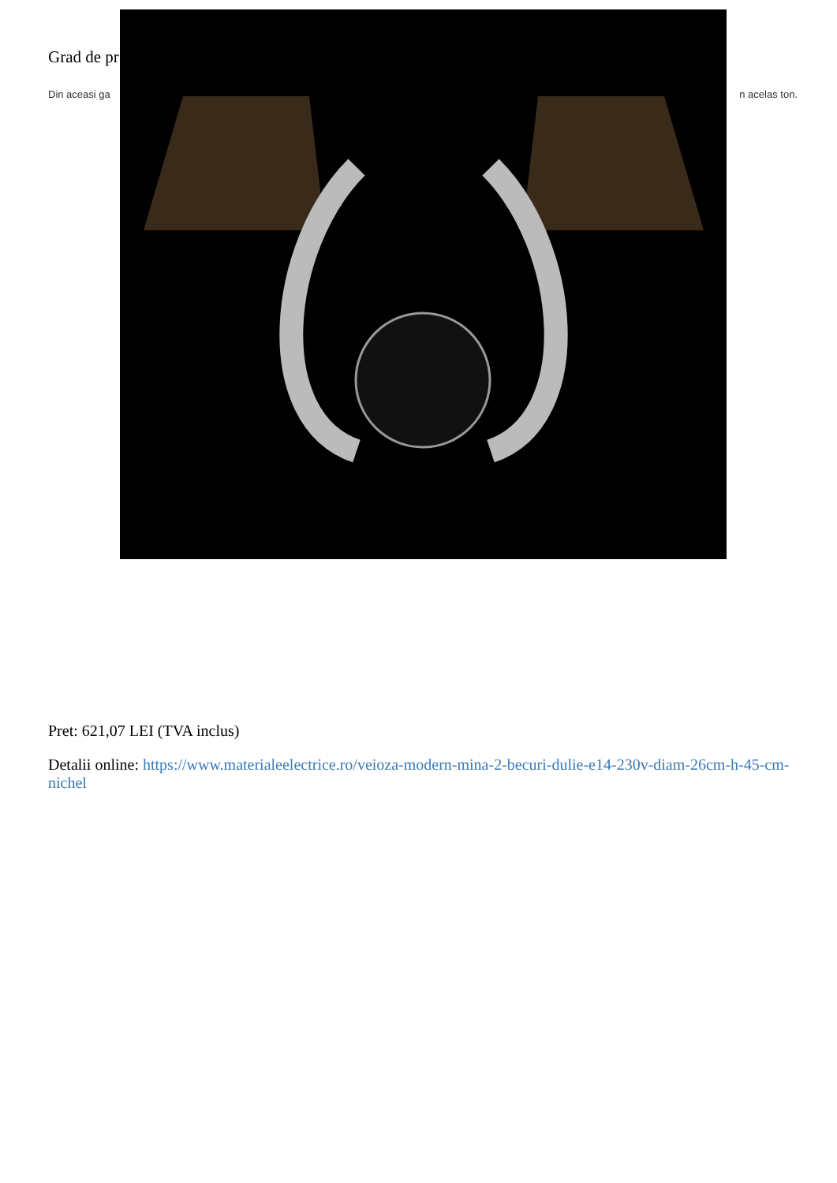Grad de pr
Din aceasi ga n acelas ton.
Pret: 621,07 LEI (TVA inclus)
Detalii online: https://www.materialeelectrice.ro/veioza-modern-mina-2-becuri-dulie-e14-230v-diam-26cm-h-45-cm-nichel